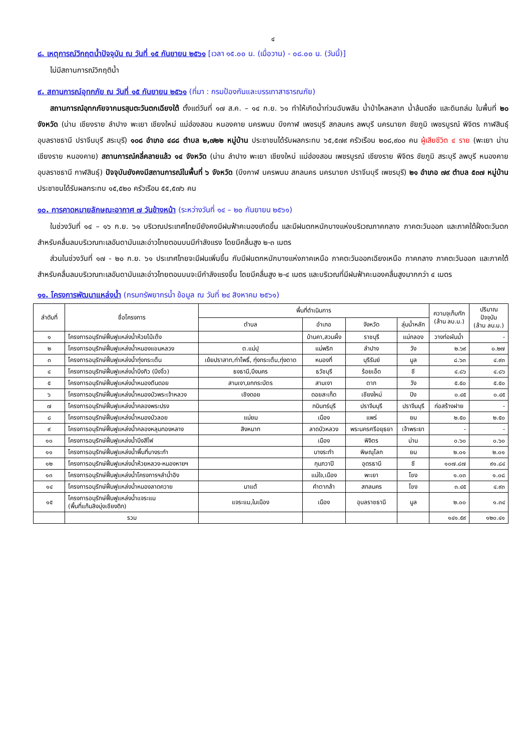๔
๘. เหตุการณ์วิกฤตน้ำปัจจุบัน ณ วันที่ ๑๕ กันยายน ๒๕๖๑ [เวลา ๑๕.๐๐ น. (เมื่อวาน) - ๐๘.๐๐ น. (วันนี้)]
ไม่มีสถานการณ์วิกฤติน้ำ
๙. สถานการณ์อุทกภัย ณ วันที่ ๑๕ กันยายน ๒๕๖๑ (ที่มา : กรมป้องกันและบรรเทาสาธารณภัย)
สถานการณ์อุทกภัยจากมรสุมตะวันตกเฉียงใต้ ตั้งแต่วันที่ ๑๗ ส.ค. – ๑๔ ก.ย. ๖๑ ทำให้เกิดน้ำท่วมฉับพลัน น้ำป่าไหลหลาก น้ำล้นตลิ่ง และดินถล่ม ในพื้นที่ ๒๐ จังหวัด (น่าน เชียงราย ลำปาง พะเยา เชียงใหม่ แม่ฮ่องสอน หนองคาย นครพนม บึงกาฬ เพชรบุรี สกลนคร ลพบุรี นครนายก ชัยภูมิ เพชรบูรณ์ พิจิตร กาฬสินธุ์ อุบลราชธานี ปราจีนบุรี สระบุรี) ๑๐๘ อำเภอ ๔๘๘ ตำบล ๒,๗๒๒ หมู่บ้าน ประชาชนได้รับผลกระทบ ๖๕,๕๗๙ ครัวเรือน ๒๐๘,๙๐๐ คน ผู้เสียชีวิต ๔ ราย (พะเยา น่าน เชียงราย หนองคาย) สถานการณ์คลี่คลายแล้ว ๑๔ จังหวัด (น่าน ลำปาง พะเยา เชียงใหม่ แม่ฮ่องสอน เพชรบูรณ์ เชียงราย พิจิตร ชัยภูมิ สระบุรี ลพบุรี หนองคาย อุบลราชธานี กาฬสินธุ์) ปัจจุบันยังคงมีสถานการณ์ในพื้นที่ ๖ จังหวัด (บึงกาฬ นครพนม สกลนคร นครนายก ปราจีนบุรี เพชรบุรี) ๒๑ อำเภอ ๗๙ ตำบล ๕๓๗ หมู่บ้าน ประชาชนได้รับผลกระทบ ๑๕,๕๒๐ ครัวเรือน ๕๕,๕๗๖ คน
๑๐. การคาดหมายลักษณะอากาศ ๗ วันข้างหน้า (ระหว่างวันที่ ๑๔ – ๒๐ กันยายน ๒๕๖๑)
ในช่วงวันที่ ๑๔ – ๑๖ ก.ย. ๖๑ บริเวณประเทศไทยมียังคงมีฝนฟ้าคะนองเกิดขึ้น และมีฝนตกหนักบางแห่งบริเวณภาคกลาง ภาคตะวันออก และภาคใต้ฝั่งตะวันตก สำหรับคลื่นลมบริเวณทะเลอันดามันและอ่าวไทยตอนบนมีกำลังแรง โดยมีคลื่นสูง ๒-๓ เมตร
ส่วนในช่วงวันที่ ๑๗ - ๒๐ ก.ย. ๖๑ ประเทศไทยจะมีฝนเพิ่มขึ้น กับมีฝนตกหนักบางแห่งภาคเหนือ ภาคตะวันออกเฉียงเหนือ ภาคกลาง ภาคตะวันออก และภาคใต้ สำหรับคลื่นลมบริเวณทะเลอันดามันและอ่าวไทยตอนบนจะมีกำลังแรงขึ้น โดยมีคลื่นสูง ๒-๔ เมตร และบริเวณที่มีฝนฟ้าคะนองคลื่นสูงมากกว่า ๔ เมตร
๑๑. โครงการพัฒนาแหล่งน้ำ (กรมทรัพยากรน้ำ ข้อมูล ณ วันที่ ๒๔ สิงหาคม ๒๕๖๑)
| ลำดับที่ | ชื่อโครงการ | พื้นที่ดำเนินการ | | | | ความจุเก็บกัก (ล้าน ลบ.ม.) | ปริมาณ ปัจจุบัน (ล้าน ลบ.ม.) |
| --- | --- | --- | --- | --- | --- | --- | --- |
| | | ตำบล | อำเภอ | จังหวัด | ลุ่มน้ำหลัก | | |
| ๑ | โครงการอนุรักษ์ฟื้นฟูแหล่งน้ำห้วยไม้เต็ง | | บ้านคา,สวนผึ้ง | ราชบุรี | แม่กลอง | วางท่อผันน้ำ | - |
| ๒ | โครงการอนุรักษ์ฟื้นฟูแหล่งน้ำหนองแขมหลวง | ต.แม่ปุ | แม่พริก | ลำปาง | วัง | ๒.๖๙ | ๐.๒๗ |
| ๓ | โครงการอนุรักษ์ฟื้นฟูแหล่งน้ำทุ่งกระเต็น | เย้ยปราสาท,ท่าโพธิ์, ทุ่งกระเต็น,ทุ่งตาด | หนองกี่ | บุรีรัมย์ | มูล | ๘.๖๓ | ๔.๙๓ |
| ๔ | โครงการอนุรักษ์ฟื้นฟูแหล่งน้ำบึงกิว (บึงจิ๋ว) | ธงธานี,บึงนคร | ธวัชบุรี | ร้อยเอ็ด | ชี | ๔.๘๖ | ๔.๘๖ |
| ๕ | โครงการอนุรักษ์ฟื้นฟูแหล่งน้ำหนองตีนดอย | สามเงา,ยกกระบัตร | สามเงา | ตาก | วัง | ๕.๕๐ | ๕.๕๐ |
| ๖ | โครงการอนุรักษ์ฟื้นฟูแหล่งน้ำหนองบัวพระเจ้าหลวง | เชิงดอย | ดอยสะเก็ด | เชียงใหม่ | ปิง | ๐.๔๕ | ๐.๔๕ |
| ๗ | โครงการอนุรักษ์ฟื้นฟูแหล่งน้ำคลองพระปรง | | กบินทร์บุรี | ปราจีนบุรี | ปราจีนบุรี | ก่อสร้างฝาย | - |
| ๘ | โครงการอนุรักษ์ฟื้นฟูแหล่งน้ำหนองบัวลอย | แม่ยม | เมือง | แพร่ | ยม | ๒.๕๐ | ๒.๕๐ |
| ๙ | โครงการอนุรักษ์ฟื้นฟูแหล่งน้ำคลองหลุมทองหลาง | สิงหนาท | ลาดบัวหลวง | พระนครศรีอยุธยา | เจ้าพระยา | - | - |
| ๑๐ | โครงการอนุรักษ์ฟื้นฟูแหล่งน้ำบึงสีไฟ | | เมือง | พิจิตร | น่าน | ๐.๖๐ | ๐.๖๐ |
| ๑๑ | โครงการอนุรักษ์ฟื้นฟูแหล่งน้ำพื้นที่บางระกำ | | บางระกำ | พิษณุโลก | ยม | ๒.๐๑ | ๒.๐๑ |
| ๑๒ | โครงการอนุรักษ์ฟื้นฟูแหล่งน้ำห้วยหลวง-หนองหายฯ | | กุมภวาปี | อุดรธานี | ชี | ๑๐๗.๘๗ | ๙๑.๘๔ |
| ๑๓ | โครงการอนุรักษ์ฟื้นฟูแหล่งน้ำโครงการฯลำน้ำอิง | | แม่ใจ,เมือง | พะเยา | โขง | ๑.๐๓ | ๑.๐๘ |
| ๑๔ | โครงการอนุรักษ์ฟื้นฟูแหล่งน้ำหนองลาดควาย | นาแต้ | คำตากล้า | สกลนคร | โขง | ๓.๔๕ | ๔.๙๓ |
| ๑๕ | โครงการอนุรักษ์ฟื้นฟูแหล่งน้ำแจระแม (พื้นที่แก้มลิงบุ่งเชียงดิก) | แจระแม,ในเมือง | เมือง | อุบลราชธานี | มูล | ๒.๐๐ | ๑.๓๔ |
| | รวม | | | | | ๑๔๑.๕๙ | ๑๒๐.๔๑ |